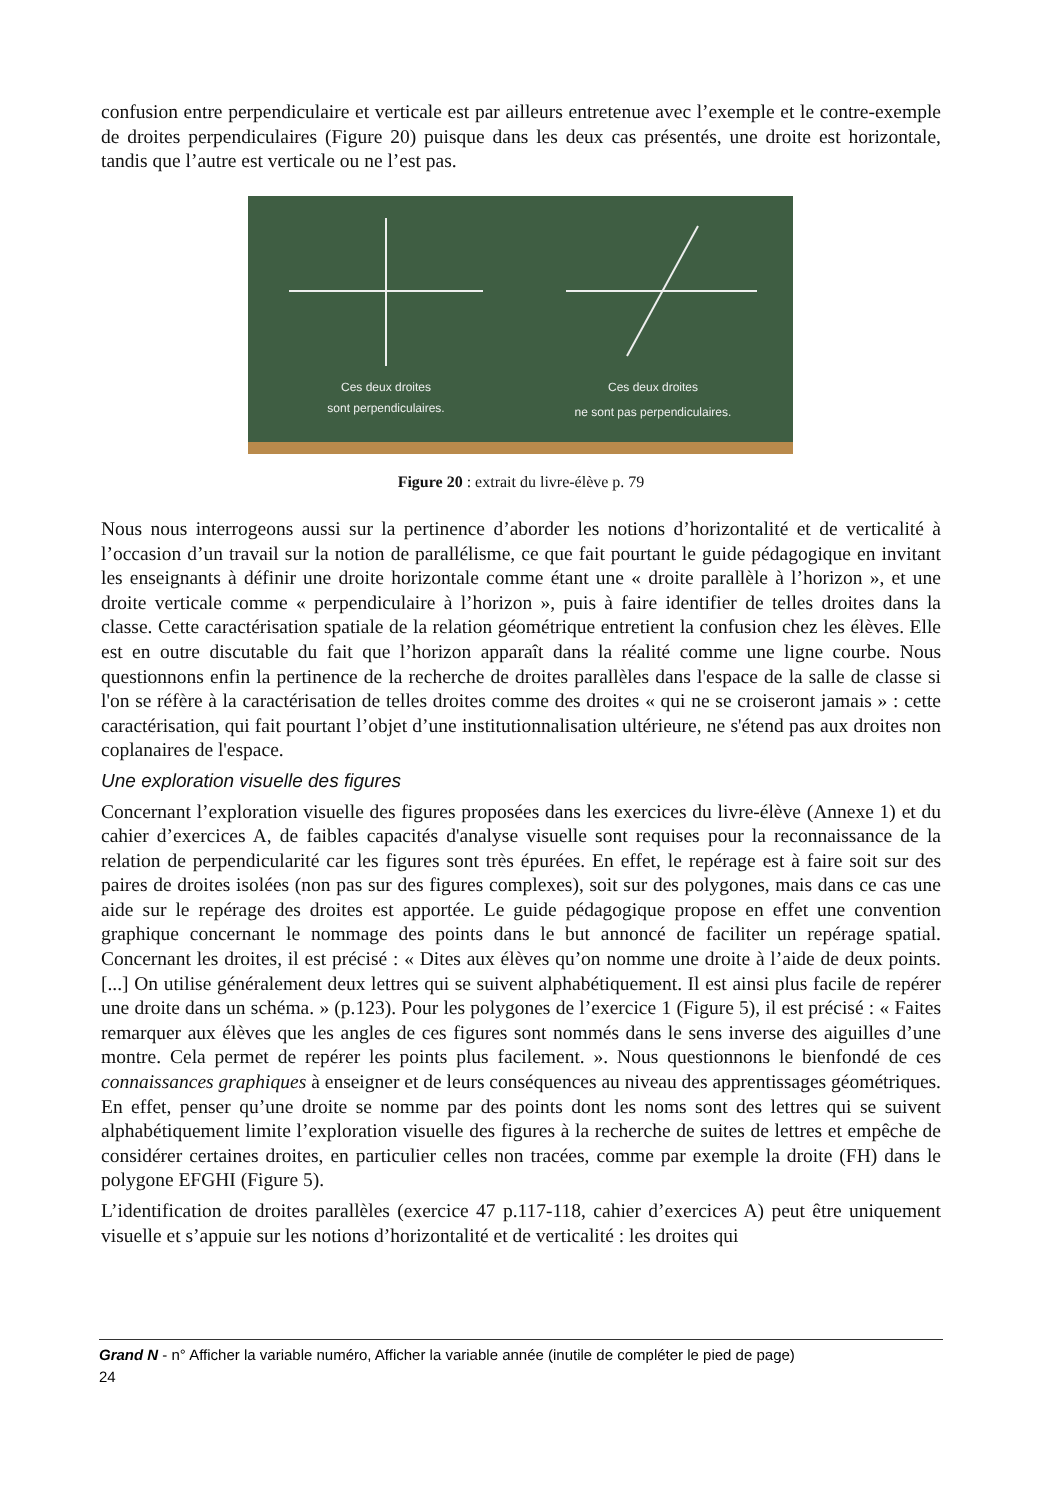confusion entre perpendiculaire et verticale est par ailleurs entretenue avec l’exemple et le contre-exemple de droites perpendiculaires (Figure 20) puisque dans les deux cas présentés, une droite est horizontale, tandis que l’autre est verticale ou ne l’est pas.
Ces deux droites
sont perpendiculaires.
Ces deux droites
ne sont pas perpendiculaires.
Figure 20 : extrait du livre-élève p. 79
Nous nous interrogeons aussi sur la pertinence d’aborder les notions d’horizontalité et de verticalité à l’occasion d’un travail sur la notion de parallélisme, ce que fait pourtant le guide pédagogique en invitant les enseignants à définir une droite horizontale comme étant une « droite parallèle à l’horizon », et une droite verticale comme « perpendiculaire à l’horizon », puis à faire identifier de telles droites dans la classe. Cette caractérisation spatiale de la relation géométrique entretient la confusion chez les élèves. Elle est en outre discutable du fait que l’horizon apparaît dans la réalité comme une ligne courbe. Nous questionnons enfin la pertinence de la recherche de droites parallèles dans l'espace de la salle de classe si l'on se réfère à la caractérisation de telles droites comme des droites « qui ne se croiseront jamais » : cette caractérisation, qui fait pourtant l’objet d’une institutionnalisation ultérieure, ne s'étend pas aux droites non coplanaires de l'espace.
Une exploration visuelle des figures
Concernant l’exploration visuelle des figures proposées dans les exercices du livre-élève (Annexe 1) et du cahier d’exercices A, de faibles capacités d'analyse visuelle sont requises pour la reconnaissance de la relation de perpendicularité car les figures sont très épurées. En effet, le repérage est à faire soit sur des paires de droites isolées (non pas sur des figures complexes), soit sur des polygones, mais dans ce cas une aide sur le repérage des droites est apportée. Le guide pédagogique propose en effet une convention graphique concernant le nommage des points dans le but annoncé de faciliter un repérage spatial. Concernant les droites, il est précisé : « Dites aux élèves qu’on nomme une droite à l’aide de deux points. [...] On utilise généralement deux lettres qui se suivent alphabétiquement. Il est ainsi plus facile de repérer une droite dans un schéma. » (p.123). Pour les polygones de l’exercice 1 (Figure 5), il est précisé : « Faites remarquer aux élèves que les angles de ces figures sont nommés dans le sens inverse des aiguilles d’une montre. Cela permet de repérer les points plus facilement. ». Nous questionnons le bienfondé de ces connaissances graphiques à enseigner et de leurs conséquences au niveau des apprentissages géométriques. En effet, penser qu’une droite se nomme par des points dont les noms sont des lettres qui se suivent alphabétiquement limite l’exploration visuelle des figures à la recherche de suites de lettres et empêche de considérer certaines droites, en particulier celles non tracées, comme par exemple la droite (FH) dans le polygone EFGHI (Figure 5).
L’identification de droites parallèles (exercice 47 p.117-118, cahier d’exercices A) peut être uniquement visuelle et s’appuie sur les notions d’horizontalité et de verticalité : les droites qui
Grand N - n° Afficher la variable numéro, Afficher la variable année (inutile de compléter le pied de page)
24